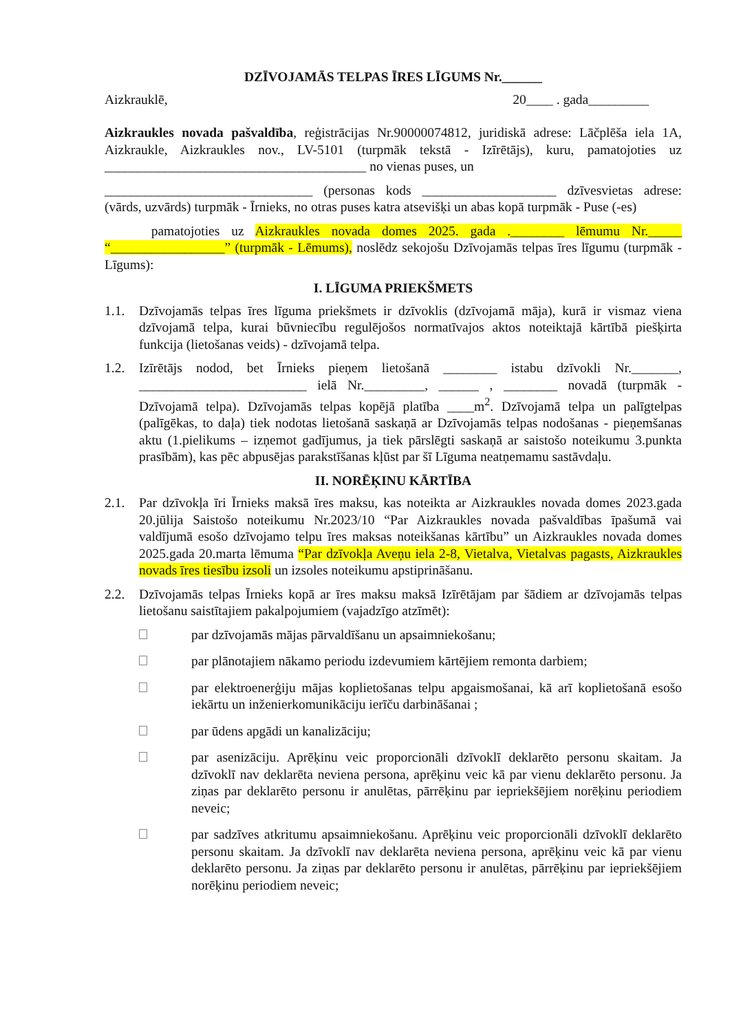DZĪVOJAMĀS TELPAS ĪRES LĪGUMS Nr.______
Aizkrauklē, 20____ . gada_________
Aizkraukles novada pašvaldība, reģistrācijas Nr.90000074812, juridiskā adrese: Lāčplēša iela 1A, Aizkraukle, Aizkraukles nov., LV-5101 (turpmāk tekstā - Izīrētājs), kuru, pamatojoties uz _______________________________________ no vienas puses, un
_______________________________ (personas kods ____________________ dzīvesvietas adrese: (vārds, uzvārds) turpmāk - Īrnieks, no otras puses katra atsevišķi un abas kopā turpmāk - Puse (-es)
pamatojoties uz Aizkraukles novada domes 2025. gada .________ lēmumu Nr._____ “_________________” (turpmāk - Lēmums), noslēdz sekojošu Dzīvojamās telpas īres līgumu (turpmāk - Līgums):
I. LĪGUMA PRIEKŠMETS
1.1. Dzīvojamās telpas īres līguma priekšmets ir dzīvoklis (dzīvojamā māja), kurā ir vismaz viena dzīvojamā telpa, kurai būvniecību regulējošos normatīvajos aktos noteiktajā kārtībā piešķirta funkcija (lietošanas veids) - dzīvojamā telpa.
1.2. Izīrētājs nodod, bet Īrnieks pieņem lietošanā ________ istabu dzīvokli Nr._______, _________________________ ielā Nr._________, ______ , ________ novadā (turpmāk - Dzīvojamā telpa). Dzīvojamās telpas kopējā platība ____m<sup>2</sup>. Dzīvojamā telpa un palīgtelpas (palīgēkas, to daļa) tiek nodotas lietošanā saskaņā ar Dzīvojamās telpas nodošanas - pieņemšanas aktu (1.pielikums – izņemot gadījumus, ja tiek pārslēgti saskaņā ar saistošo noteikumu 3.punkta prasībām), kas pēc abpusējas parakstīšanas kļūst par šī Līguma neatņemamu sastāvdaļu.
II. NORĒĶINU KĀRTĪBA
2.1. Par dzīvokļa īri Īrnieks maksā īres maksu, kas noteikta ar Aizkraukles novada domes 2023.gada 20.jūlija Saistošo noteikumu Nr.2023/10 “Par Aizkraukles novada pašvaldības īpašumā vai valdījumā esošo dzīvojamo telpu īres maksas noteikšanas kārtību” un Aizkraukles novada domes 2025.gada 20.marta lēmuma “Par dzīvokļa Aveņu iela 2-8, Vietalva, Vietalvas pagasts, Aizkraukles novads īres tiesību izsoli un izsoles noteikumu apstiprināšanu.
2.2. Dzīvojamās telpas Īrnieks kopā ar īres maksu maksā Izīrētājam par šādiem ar dzīvojamās telpas lietošanu saistītajiem pakalpojumiem (vajadzīgo atzīmēt):
par dzīvojamās mājas pārvaldīšanu un apsaimniekošanu;
par plānotajiem nākamo periodu izdevumiem kārtējiem remonta darbiem;
par elektroenerģiju mājas koplietošanas telpu apgaismošanai, kā arī koplietošanā esošo iekārtu un inženierkomunikāciju ierīču darbināšanai ;
par ūdens apgādi un kanalizāciju;
par asenizāciju. Aprēķinu veic proporcionāli dzīvoklī deklarēto personu skaitam. Ja dzīvoklī nav deklarēta neviena persona, aprēķinu veic kā par vienu deklarēto personu. Ja ziņas par deklarēto personu ir anulētas, pārrēķinu par iepriekšējiem norēķinu periodiem neveic;
par sadzīves atkritumu apsaimniekošanu. Aprēķinu veic proporcionāli dzīvoklī deklarēto personu skaitam. Ja dzīvoklī nav deklarēta neviena persona, aprēķinu veic kā par vienu deklarēto personu. Ja ziņas par deklarēto personu ir anulētas, pārrēķinu par iepriekšējiem norēķinu periodiem neveic;